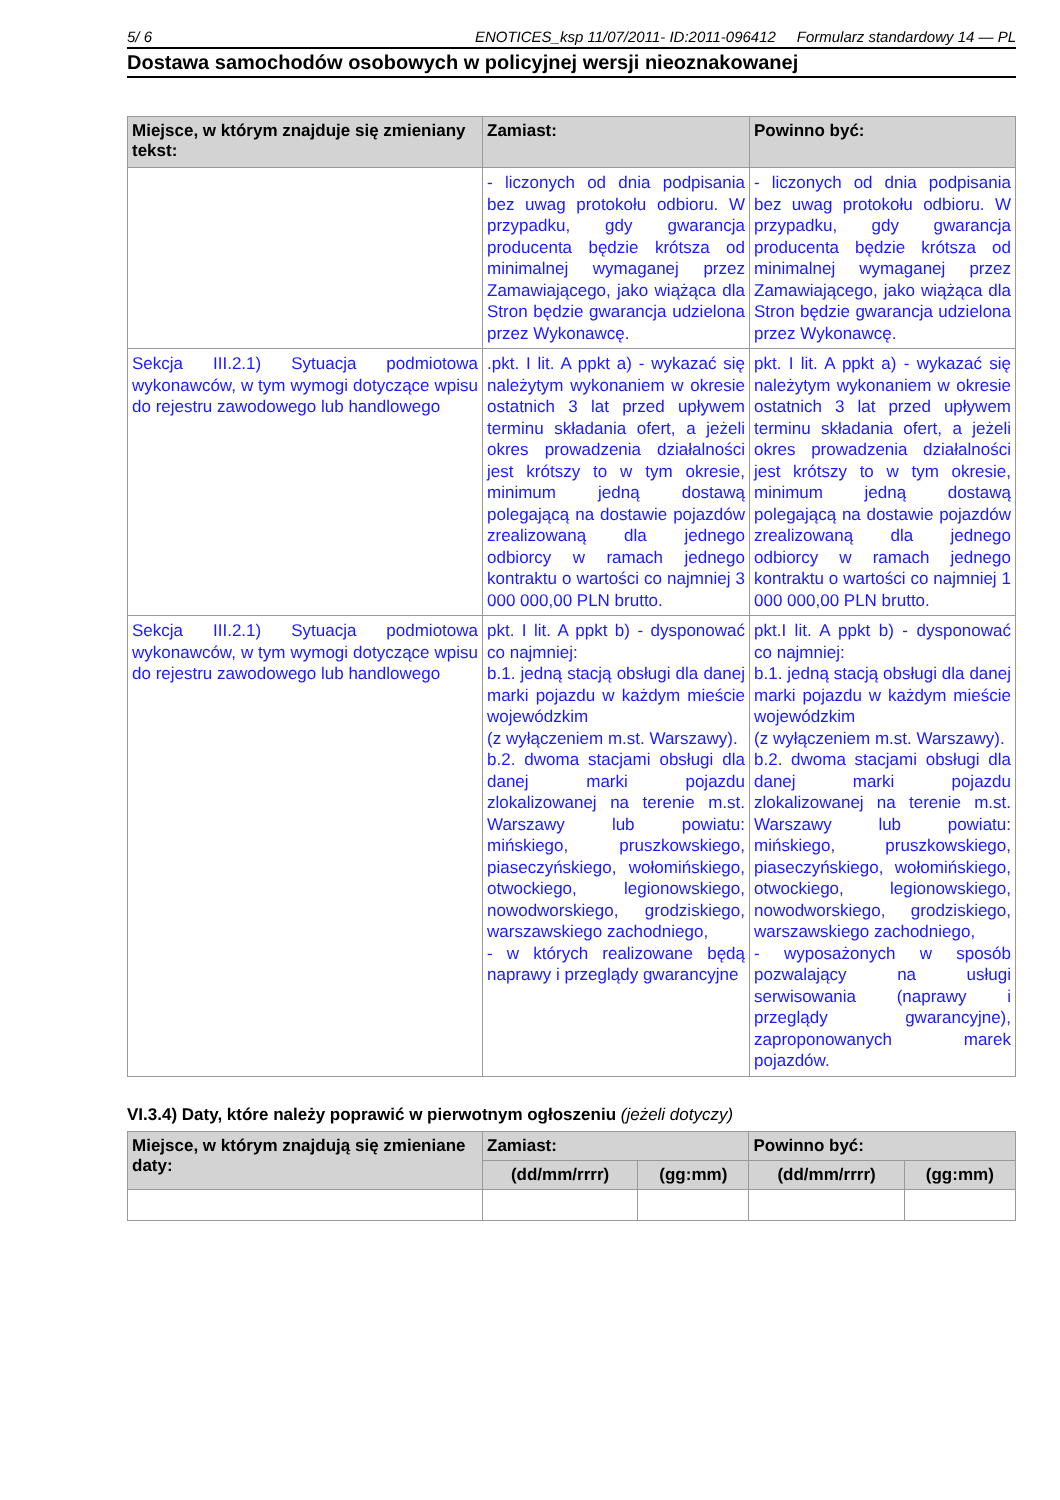5/ 6 ENOTICES_ksp 11/07/2011- ID:2011-096412 Formularz standardowy 14 — PL
Dostawa samochodów osobowych w policyjnej wersji nieoznakowanej
| Miejsce, w którym znajduje się zmieniany tekst: | Zamiast: | Powinno być: |
| --- | --- | --- |
| | - liczonych od dnia podpisania bez uwag protokołu odbioru. W przypadku, gdy gwarancja producenta będzie krótsza od minimalnej wymaganej przez Zamawiającego, jako wiążąca dla Stron będzie gwarancja udzielona przez Wykonawcę. | - liczonych od dnia podpisania bez uwag protokołu odbioru. W przypadku, gdy gwarancja producenta będzie krótsza od minimalnej wymaganej przez Zamawiającego, jako wiążąca dla Stron będzie gwarancja udzielona przez Wykonawcę. |
| Sekcja III.2.1) Sytuacja podmiotowa wykonawców, w tym wymogi dotyczące wpisu do rejestru zawodowego lub handlowego | .pkt. I lit. A ppkt a) - wykazać się należytym wykonaniem w okresie ostatnich 3 lat przed upływem terminu składania ofert, a jeżeli okres prowadzenia działalności jest krótszy to w tym okresie, minimum jedną dostawą polegającą na dostawie pojazdów zrealizowaną dla jednego odbiorcy w ramach jednego kontraktu o wartości co najmniej 3 000 000,00 PLN brutto. | pkt. I lit. A ppkt a) - wykazać się należytym wykonaniem w okresie ostatnich 3 lat przed upływem terminu składania ofert, a jeżeli okres prowadzenia działalności jest krótszy to w tym okresie, minimum jedną dostawą polegającą na dostawie pojazdów zrealizowaną dla jednego odbiorcy w ramach jednego kontraktu o wartości co najmniej 1 000 000,00 PLN brutto. |
| Sekcja III.2.1) Sytuacja podmiotowa wykonawców, w tym wymogi dotyczące wpisu do rejestru zawodowego lub handlowego | pkt. I lit. A ppkt b) - dysponować co najmniej: b.1. jedną stacją obsługi dla danej marki pojazdu w każdym mieście wojewódzkim (z wyłączeniem m.st. Warszawy). b.2. dwoma stacjami obsługi dla danej marki pojazdu zlokalizowanej na terenie m.st. Warszawy lub powiatu: mińskiego, pruszkowskiego, piaseczyńskiego, wołomińskiego, otwockiego, legionowskiego, nowodworskiego, grodziskiego, warszawskiego zachodniego, - w których realizowane będą naprawy i przeglądy gwarancyjne | pkt.I lit. A ppkt b) - dysponować co najmniej: b.1. jedną stacją obsługi dla danej marki pojazdu w każdym mieście wojewódzkim (z wyłączeniem m.st. Warszawy). b.2. dwoma stacjami obsługi dla danej marki pojazdu zlokalizowanej na terenie m.st. Warszawy lub powiatu: mińskiego, pruszkowskiego, piaseczyńskiego, wołomińskiego, otwockiego, legionowskiego, nowodworskiego, grodziskiego, warszawskiego zachodniego, - wyposażonych w sposób pozwalający na usługi serwisowania (naprawy i przeglądy gwarancyjne), zaproponowanych marek pojazdów. |
VI.3.4) Daty, które należy poprawić w pierwotnym ogłoszeniu (jeżeli dotyczy)
| Miejsce, w którym znajdują się zmieniane daty: | Zamiast: | | Powinno być: | |
| --- | --- | --- | --- | --- |
| | (dd/mm/rrrr) | (gg:mm) | (dd/mm/rrrr) | (gg:mm) |